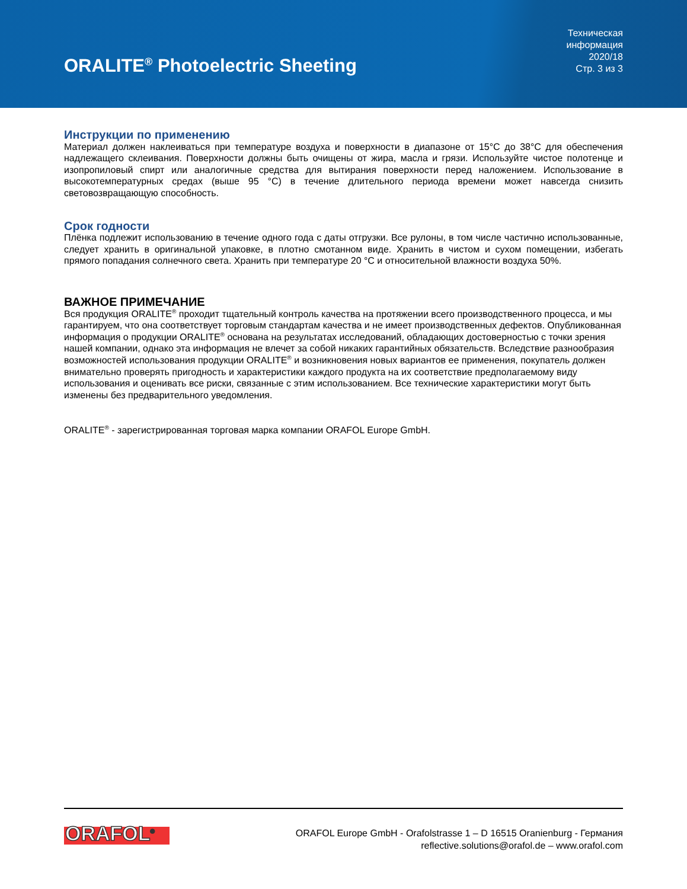ORALITE<sup>®</sup> Photoelectric Sheeting
Техническая
информация
2020/18
Стр. 3 из 3
Инструкции по применению
Материал должен наклеиваться при температуре воздуха и поверхности в диапазоне от 15°C до 38°C для обеспечения надлежащего склеивания. Поверхности должны быть очищены от жира, масла и грязи. Используйте чистое полотенце и изопропиловый спирт или аналогичные средства для вытирания поверхности перед наложением. Использование в высокотемпературных средах (выше 95 °C) в течение длительного периода времени может навсегда снизить световозвращающую способность.
Срок годности
Плёнка подлежит использованию в течение одного года с даты отгрузки. Все рулоны, в том числе частично использованные, следует хранить в оригинальной упаковке, в плотно смотанном виде. Хранить в чистом и сухом помещении, избегать прямого попадания солнечного света. Хранить при температуре 20 °C и относительной влажности воздуха 50%.
ВАЖНОЕ ПРИМЕЧАНИЕ
Вся продукция ORALITE<sup>®</sup> проходит тщательный контроль качества на протяжении всего производственного процесса, и мы гарантируем, что она соответствует торговым стандартам качества и не имеет производственных дефектов. Опубликованная информация о продукции ORALITE<sup>®</sup> основана на результатах исследований, обладающих достоверностью с точки зрения нашей компании, однако эта информация не влечет за собой никаких гарантийных обязательств. Вследствие разнообразия возможностей использования продукции ORALITE<sup>®</sup> и возникновения новых вариантов ее применения, покупатель должен внимательно проверять пригодность и характеристики каждого продукта на их соответствие предполагаемому виду использования и оценивать все риски, связанные с этим использованием. Все технические характеристики могут быть изменены без предварительного уведомления.
ORALITE<sup>®</sup> - зарегистрированная торговая марка компании ORAFOL Europe GmbH.
ORAFOL<sup>®</sup>
ORAFOL Europe GmbH - Orafolstrasse 1 – D 16515 Oranienburg - Германия
reflective.solutions@orafol.de – www.orafol.com